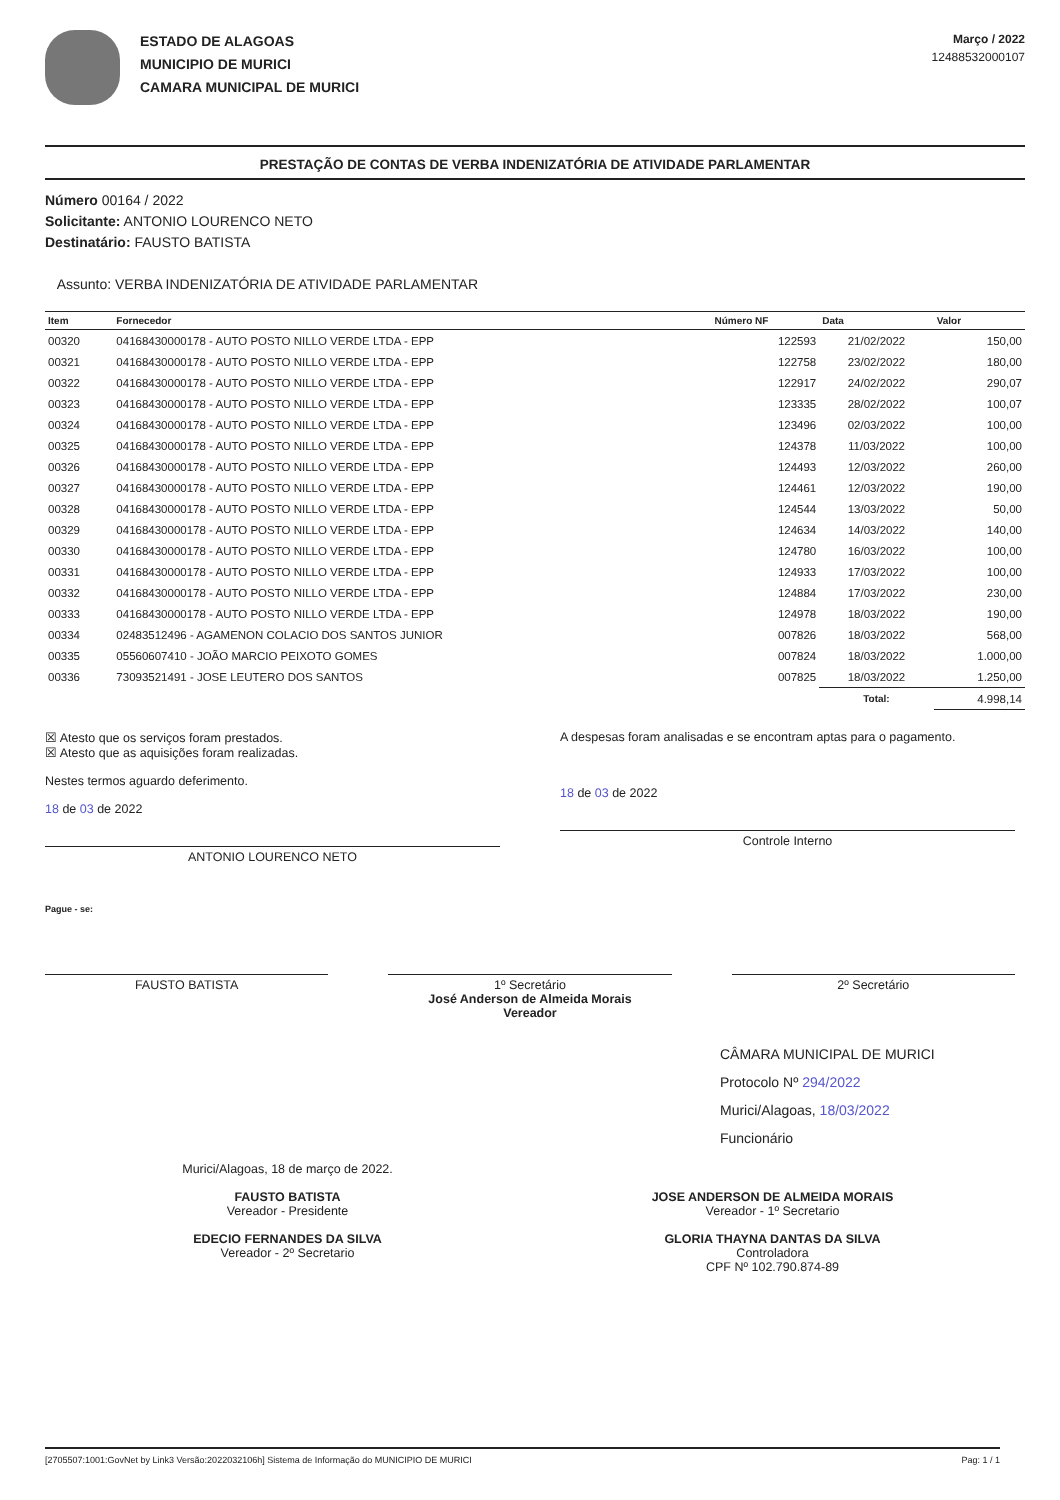ESTADO DE ALAGOAS
MUNICIPIO DE MURICI
CAMARA MUNICIPAL DE MURICI
Março / 2022
12488532000107
PRESTAÇÃO DE CONTAS DE VERBA INDENIZATÓRIA DE ATIVIDADE PARLAMENTAR
Número 00164 / 2022
Solicitante: ANTONIO LOURENCO NETO
Destinatário: FAUSTO BATISTA
Assunto: VERBA INDENIZATÓRIA DE ATIVIDADE PARLAMENTAR
| Item | Fornecedor | Número NF | Data | Valor |
| --- | --- | --- | --- | --- |
| 00320 | 04168430000178 - AUTO POSTO NILLO VERDE LTDA - EPP | 122593 | 21/02/2022 | 150,00 |
| 00321 | 04168430000178 - AUTO POSTO NILLO VERDE LTDA - EPP | 122758 | 23/02/2022 | 180,00 |
| 00322 | 04168430000178 - AUTO POSTO NILLO VERDE LTDA - EPP | 122917 | 24/02/2022 | 290,07 |
| 00323 | 04168430000178 - AUTO POSTO NILLO VERDE LTDA - EPP | 123335 | 28/02/2022 | 100,07 |
| 00324 | 04168430000178 - AUTO POSTO NILLO VERDE LTDA - EPP | 123496 | 02/03/2022 | 100,00 |
| 00325 | 04168430000178 - AUTO POSTO NILLO VERDE LTDA - EPP | 124378 | 11/03/2022 | 100,00 |
| 00326 | 04168430000178 - AUTO POSTO NILLO VERDE LTDA - EPP | 124493 | 12/03/2022 | 260,00 |
| 00327 | 04168430000178 - AUTO POSTO NILLO VERDE LTDA - EPP | 124461 | 12/03/2022 | 190,00 |
| 00328 | 04168430000178 - AUTO POSTO NILLO VERDE LTDA - EPP | 124544 | 13/03/2022 | 50,00 |
| 00329 | 04168430000178 - AUTO POSTO NILLO VERDE LTDA - EPP | 124634 | 14/03/2022 | 140,00 |
| 00330 | 04168430000178 - AUTO POSTO NILLO VERDE LTDA - EPP | 124780 | 16/03/2022 | 100,00 |
| 00331 | 04168430000178 - AUTO POSTO NILLO VERDE LTDA - EPP | 124933 | 17/03/2022 | 100,00 |
| 00332 | 04168430000178 - AUTO POSTO NILLO VERDE LTDA - EPP | 124884 | 17/03/2022 | 230,00 |
| 00333 | 04168430000178 - AUTO POSTO NILLO VERDE LTDA - EPP | 124978 | 18/03/2022 | 190,00 |
| 00334 | 02483512496 - AGAMENON COLACIO DOS SANTOS JUNIOR | 007826 | 18/03/2022 | 568,00 |
| 00335 | 05560607410 - JOÃO MARCIO PEIXOTO GOMES | 007824 | 18/03/2022 | 1.000,00 |
| 00336 | 73093521491 - JOSE LEUTERO DOS SANTOS | 007825 | 18/03/2022 | 1.250,00 |
| | | | Total: | 4.998,14 |
☒ Atesto que os serviços foram prestados.
☒ Atesto que as aquisições foram realizadas.
Nestes termos aguardo deferimento.
18 de 03 de 2022
ANTONIO LOURENCO NETO
A despesas foram analisadas e se encontram aptas para o pagamento.
18 de 03 de 2022
Controle Interno
Pague - se:
FAUSTO BATISTA 1º Secretário
José Anderson de Almeida Morais
Vereador
2º Secretário
CÂMARA MUNICIPAL DE MURICI
Protocolo Nº 294/2022
Murici/Alagoas, 18/03/2022
Funcionário
Murici/Alagoas, 18 de março de 2022.
FAUSTO BATISTA
Vereador - Presidente
EDECIO FERNANDES DA SILVA
Vereador - 2º Secretario
JOSE ANDERSON DE ALMEIDA MORAIS
Vereador - 1º Secretario
GLORIA THAYNA DANTAS DA SILVA
Controladora
CPF Nº 102.790.874-89
[2705507:1001:GovNet by Link3 Versão:2022032106h] Sistema de Informação do MUNICIPIO DE MURICI Pag: 1 / 1